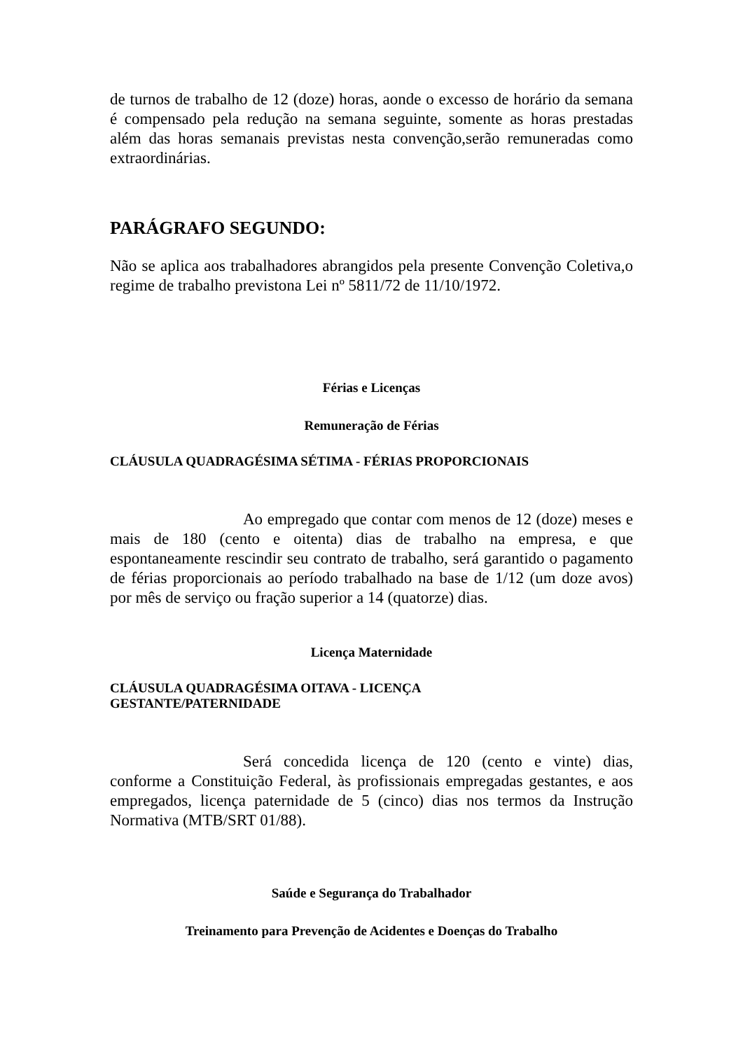de turnos de trabalho de 12 (doze) horas, aonde o excesso de horário da semana é compensado pela redução na semana seguinte, somente as horas prestadas além das horas semanais previstas nesta convenção,serão remuneradas como extraordinárias.
PARÁGRAFO SEGUNDO:
Não se aplica aos trabalhadores abrangidos pela presente Convenção Coletiva,o regime de trabalho previstona Lei nº 5811/72 de 11/10/1972.
Férias e Licenças
Remuneração de Férias
CLÁUSULA QUADRAGÉSIMA SÉTIMA - FÉRIAS PROPORCIONAIS
Ao empregado que contar com menos de 12 (doze) meses e mais de 180 (cento e oitenta) dias de trabalho na empresa, e que espontaneamente rescindir seu contrato de trabalho, será garantido o pagamento de férias proporcionais ao período trabalhado na base de 1/12 (um doze avos) por mês de serviço ou fração superior a 14 (quatorze) dias.
Licença Maternidade
CLÁUSULA QUADRAGÉSIMA OITAVA - LICENÇA
GESTANTE/PATERNIDADE
Será concedida licença de 120 (cento e vinte) dias, conforme a Constituição Federal, às profissionais empregadas gestantes, e aos empregados, licença paternidade de 5 (cinco) dias nos termos da Instrução Normativa (MTB/SRT 01/88).
Saúde e Segurança do Trabalhador
Treinamento para Prevenção de Acidentes e Doenças do Trabalho